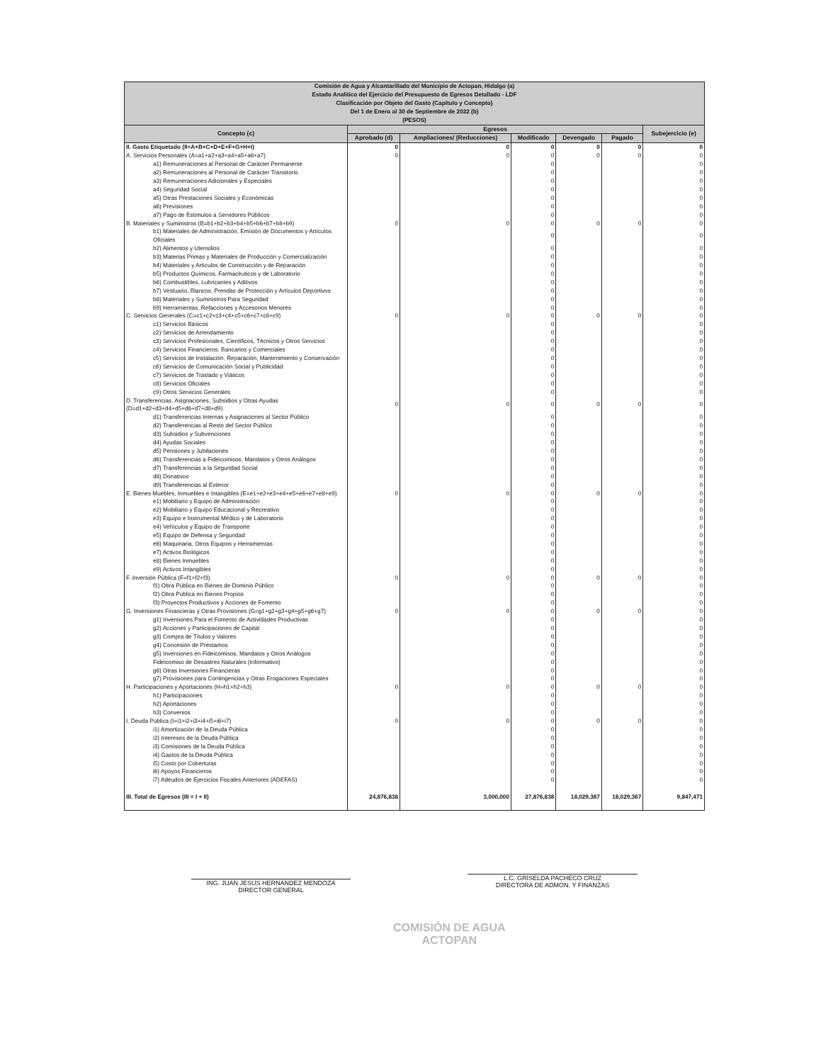| Comisión de Agua y Alcantarillado del Municipio de Actopan, Hidalgo (a) Estado Analítico del Ejercicio del Presupuesto de Egresos Detallado - LDF Clasificación por Objeto del Gasto (Capítulo y Concepto) Del 1 de Enero al 30 de Septiembre de 2022 (b) (PESOS) | | | | | | |
| Concepto (c) | Egresos | | | | | Subejercicio (e) |
| | Aprobado (d) | Ampliaciones/ (Reducciones) | Modificado | Devengado | Pagado | |
| II. Gasto Etiquetado (II=A+B+C+D+E+F+G+H+I) | 0 | 0 | 0 | 0 | 0 | 0 |
| A. Servicios Personales (A=a1+a2+a3+a4+a5+a6+a7) | 0 | 0 | 0 | 0 | 0 | 0 |
| a1) Remuneraciones al Personal de Carácter Permanente | | | 0 | | | 0 |
| a2) Remuneraciones al Personal de Carácter Transitorio | | | 0 | | | 0 |
| a3) Remuneraciones Adicionales y Especiales | | | 0 | | | 0 |
| a4) Seguridad Social | | | 0 | | | 0 |
| a5) Otras Prestaciones Sociales y Económicas | | | 0 | | | 0 |
| a6) Previsiones | | | 0 | | | 0 |
| a7) Pago de Estímulos a Servidores Públicos | | | 0 | | | 0 |
| B. Materiales y Suministros (B=b1+b2+b3+b4+b5+b6+b7+b8+b9) | 0 | 0 | 0 | 0 | 0 | 0 |
| b1) Materiales de Administración, Emisión de Documentos y Artículos Oficiales | | | 0 | | | 0 |
| b2) Alimentos y Utensilios | | | 0 | | | 0 |
| b3) Materias Primas y Materiales de Producción y Comercialización | | | 0 | | | 0 |
| b4) Materiales y Artículos de Construcción y de Reparación | | | 0 | | | 0 |
| b5) Productos Químicos, Farmacéuticos y de Laboratorio | | | 0 | | | 0 |
| b6) Combustibles, Lubricantes y Aditivos | | | 0 | | | 0 |
| b7) Vestuario, Blancos, Prendas de Protección y Artículos Deportivos | | | 0 | | | 0 |
| b8) Materiales y Suministros Para Seguridad | | | 0 | | | 0 |
| b9) Herramientas, Refacciones y Accesorios Menores | | | 0 | | | 0 |
| C. Servicios Generales (C=c1+c2+c3+c4+c5+c6+c7+c8+c9) | 0 | 0 | 0 | 0 | 0 | 0 |
| c1) Servicios Básicos | | | 0 | | | 0 |
| c2) Servicios de Arrendamiento | | | 0 | | | 0 |
| c3) Servicios Profesionales, Científicos, Técnicos y Otros Servicios | | | 0 | | | 0 |
| c4) Servicios Financieros, Bancarios y Comerciales | | | 0 | | | 0 |
| c5) Servicios de Instalación, Reparación, Mantenimiento y Conservación | | | 0 | | | 0 |
| c6) Servicios de Comunicación Social y Publicidad | | | 0 | | | 0 |
| c7) Servicios de Traslado y Viáticos | | | 0 | | | 0 |
| c8) Servicios Oficiales | | | 0 | | | 0 |
| c9) Otros Servicios Generales | | | 0 | | | 0 |
| D. Transferencias, Asignaciones, Subsidios y Otras Ayudas (D=d1+d2+d3+d4+d5+d6+d7+d8+d9) | 0 | 0 | 0 | 0 | 0 | 0 |
| d1) Transferencias Internas y Asignaciones al Sector Público | | | 0 | | | 0 |
| d2) Transferencias al Resto del Sector Público | | | 0 | | | 0 |
| d3) Subsidios y Subvenciones | | | 0 | | | 0 |
| d4) Ayudas Sociales | | | 0 | | | 0 |
| d5) Pensiones y Jubilaciones | | | 0 | | | 0 |
| d6) Transferencias a Fideicomisos, Mandatos y Otros Análogos | | | 0 | | | 0 |
| d7) Transferencias a la Seguridad Social | | | 0 | | | 0 |
| d8) Donativos | | | 0 | | | 0 |
| d9) Transferencias al Exterior | | | 0 | | | 0 |
| E. Bienes Muebles, Inmuebles e Intangibles (E=e1+e2+e3+e4+e5+e6+e7+e8+e9) | 0 | 0 | 0 | 0 | 0 | 0 |
| e1) Mobiliario y Equipo de Administración | | | 0 | | | 0 |
| e2) Mobiliario y Equipo Educacional y Recreativo | | | 0 | | | 0 |
| e3) Equipo e Instrumental Médico y de Laboratorio | | | 0 | | | 0 |
| e4) Vehículos y Equipo de Transporte | | | 0 | | | 0 |
| e5) Equipo de Defensa y Seguridad | | | 0 | | | 0 |
| e6) Maquinaria, Otros Equipos y Herramientas | | | 0 | | | 0 |
| e7) Activos Biológicos | | | 0 | | | 0 |
| e8) Bienes Inmuebles | | | 0 | | | 0 |
| e9) Activos Intangibles | | | 0 | | | 0 |
| F. Inversión Pública (F=f1+f2+f3) | 0 | 0 | 0 | 0 | 0 | 0 |
| f1) Obra Pública en Bienes de Dominio Público | | | 0 | | | 0 |
| f2) Obra Pública en Bienes Propios | | | 0 | | | 0 |
| f3) Proyectos Productivos y Acciones de Fomento | | | 0 | | | 0 |
| G. Inversiones Financieras y Otras Provisiones (G=g1+g2+g3+g4+g5+g6+g7) | 0 | 0 | 0 | 0 | 0 | 0 |
| g1) Inversiones Para el Fomento de Actividades Productivas | | | 0 | | | 0 |
| g2) Acciones y Participaciones de Capital | | | 0 | | | 0 |
| g3) Compra de Títulos y Valores | | | 0 | | | 0 |
| g4) Concesión de Préstamos | | | 0 | | | 0 |
| g5) Inversiones en Fideicomisos, Mandatos y Otros Análogos | | | 0 | | | 0 |
| Fideicomiso de Desastres Naturales (Informativo) | | | 0 | | | 0 |
| g6) Otras Inversiones Financieras | | | 0 | | | 0 |
| g7) Provisiones para Contingencias y Otras Erogaciones Especiales | | | 0 | | | 0 |
| H. Participaciones y Aportaciones (H=h1+h2+h3) | 0 | 0 | 0 | 0 | 0 | 0 |
| h1) Participaciones | | | 0 | | | 0 |
| h2) Aportaciones | | | 0 | | | 0 |
| h3) Convenios | | | 0 | | | 0 |
| I. Deuda Pública (I=i1+i2+i3+i4+i5+i6+i7) | 0 | 0 | 0 | 0 | 0 | 0 |
| i1) Amortización de la Deuda Pública | | | 0 | | | 0 |
| i2) Intereses de la Deuda Pública | | | 0 | | | 0 |
| i3) Comisiones de la Deuda Pública | | | 0 | | | 0 |
| i4) Gastos de la Deuda Pública | | | 0 | | | 0 |
| i5) Costo por Coberturas | | | 0 | | | 0 |
| i6) Apoyos Financieros | | | 0 | | | 0 |
| i7) Adeudos de Ejercicios Fiscales Anteriores (ADEFAS) | | | 0 | | | 0 |
| III. Total de Egresos (III = I + II) | 24,876,838 | 3,000,000 | 27,876,838 | 18,029,367 | 18,029,367 | 9,847,471 |
ING. JUAN JESUS HERNANDEZ MENDOZA
DIRECTOR GENERAL
COMISIÓN DE AGUA
ACTOPAN
L.C. GRISELDA PACHECO CRUZ
DIRECTORA DE ADMON. Y FINANZAS